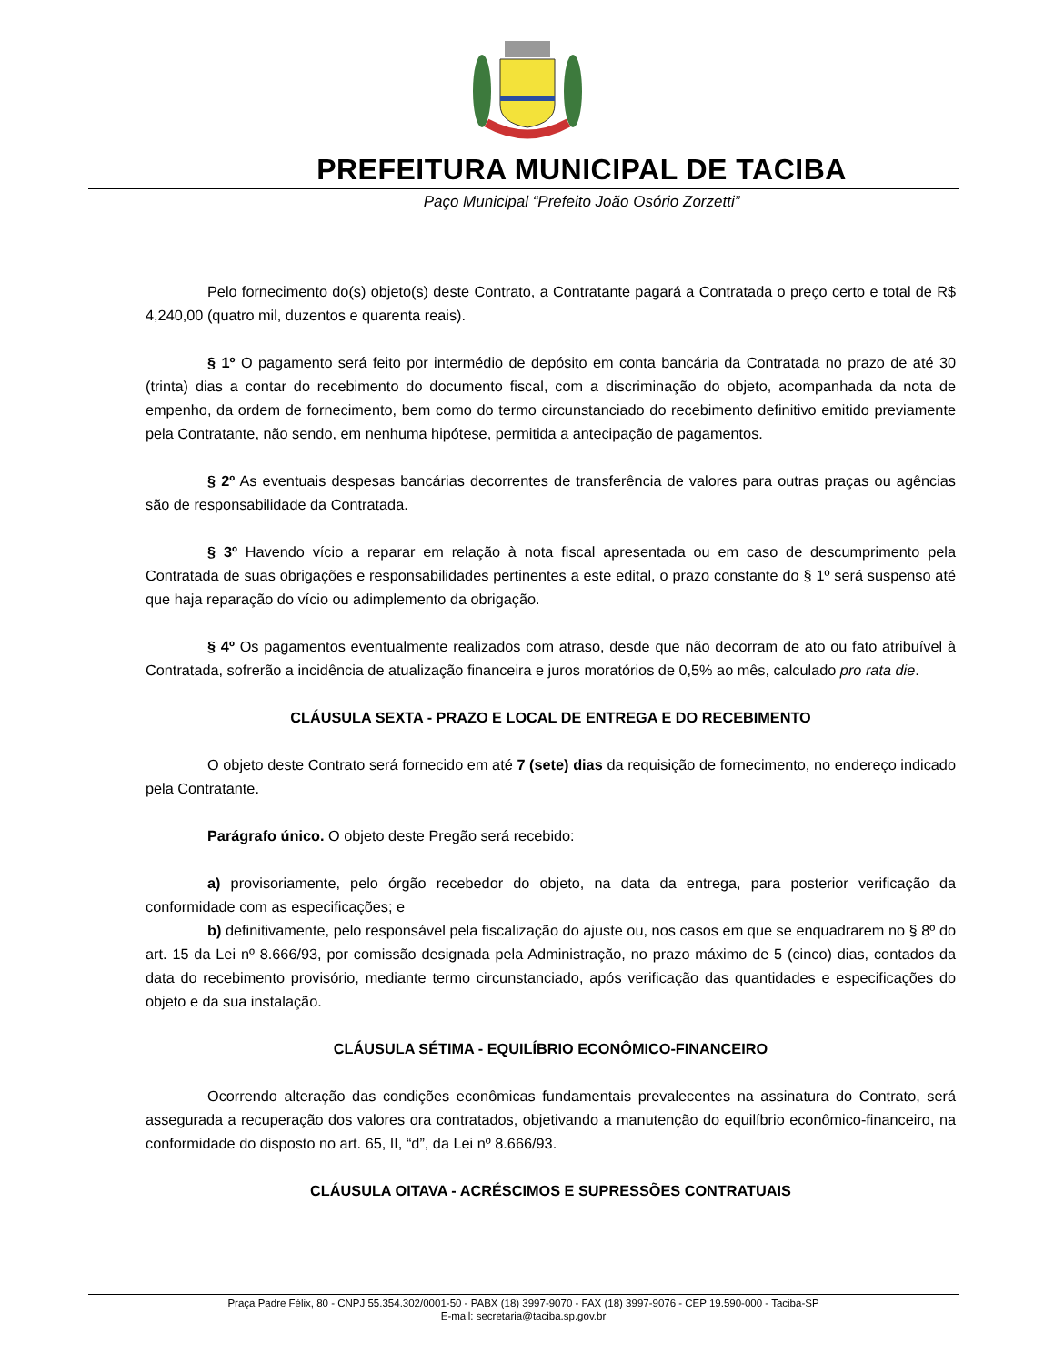PREFEITURA MUNICIPAL DE TACIBA
Paço Municipal “Prefeito João Osório Zorzetti”
Pelo fornecimento do(s) objeto(s) deste Contrato, a Contratante pagará a Contratada o preço certo e total de R$ 4,240,00 (quatro mil, duzentos e quarenta reais).
§ 1º O pagamento será feito por intermédio de depósito em conta bancária da Contratada no prazo de até 30 (trinta) dias a contar do recebimento do documento fiscal, com a discriminação do objeto, acompanhada da nota de empenho, da ordem de fornecimento, bem como do termo circunstanciado do recebimento definitivo emitido previamente pela Contratante, não sendo, em nenhuma hipótese, permitida a antecipação de pagamentos.
§ 2º As eventuais despesas bancárias decorrentes de transferência de valores para outras praças ou agências são de responsabilidade da Contratada.
§ 3º Havendo vício a reparar em relação à nota fiscal apresentada ou em caso de descumprimento pela Contratada de suas obrigações e responsabilidades pertinentes a este edital, o prazo constante do § 1º será suspenso até que haja reparação do vício ou adimplemento da obrigação.
§ 4º Os pagamentos eventualmente realizados com atraso, desde que não decorram de ato ou fato atribuível à Contratada, sofrerão a incidência de atualização financeira e juros moratórios de 0,5% ao mês, calculado pro rata die.
CLÁUSULA SEXTA - PRAZO E LOCAL DE ENTREGA E DO RECEBIMENTO
O objeto deste Contrato será fornecido em até 7 (sete) dias da requisição de fornecimento, no endereço indicado pela Contratante.
Parágrafo único. O objeto deste Pregão será recebido:
a) provisoriamente, pelo órgão recebedor do objeto, na data da entrega, para posterior verificação da conformidade com as especificações; e
b) definitivamente, pelo responsável pela fiscalização do ajuste ou, nos casos em que se enquadrarem no § 8º do art. 15 da Lei nº 8.666/93, por comissão designada pela Administração, no prazo máximo de 5 (cinco) dias, contados da data do recebimento provisório, mediante termo circunstanciado, após verificação das quantidades e especificações do objeto e da sua instalação.
CLÁUSULA SÉTIMA - EQUILÍBRIO ECONÔMICO-FINANCEIRO
Ocorrendo alteração das condições econômicas fundamentais prevalecentes na assinatura do Contrato, será assegurada a recuperação dos valores ora contratados, objetivando a manutenção do equilíbrio econômico-financeiro, na conformidade do disposto no art. 65, II, “d”, da Lei nº 8.666/93.
CLÁUSULA OITAVA - ACRÉSCIMOS E SUPRESSÕES CONTRATUAIS
Praça Padre Félix, 80 - CNPJ 55.354.302/0001-50 - PABX (18) 3997-9070 - FAX (18) 3997-9076 - CEP 19.590-000 - Taciba-SP
E-mail: secretaria@taciba.sp.gov.br